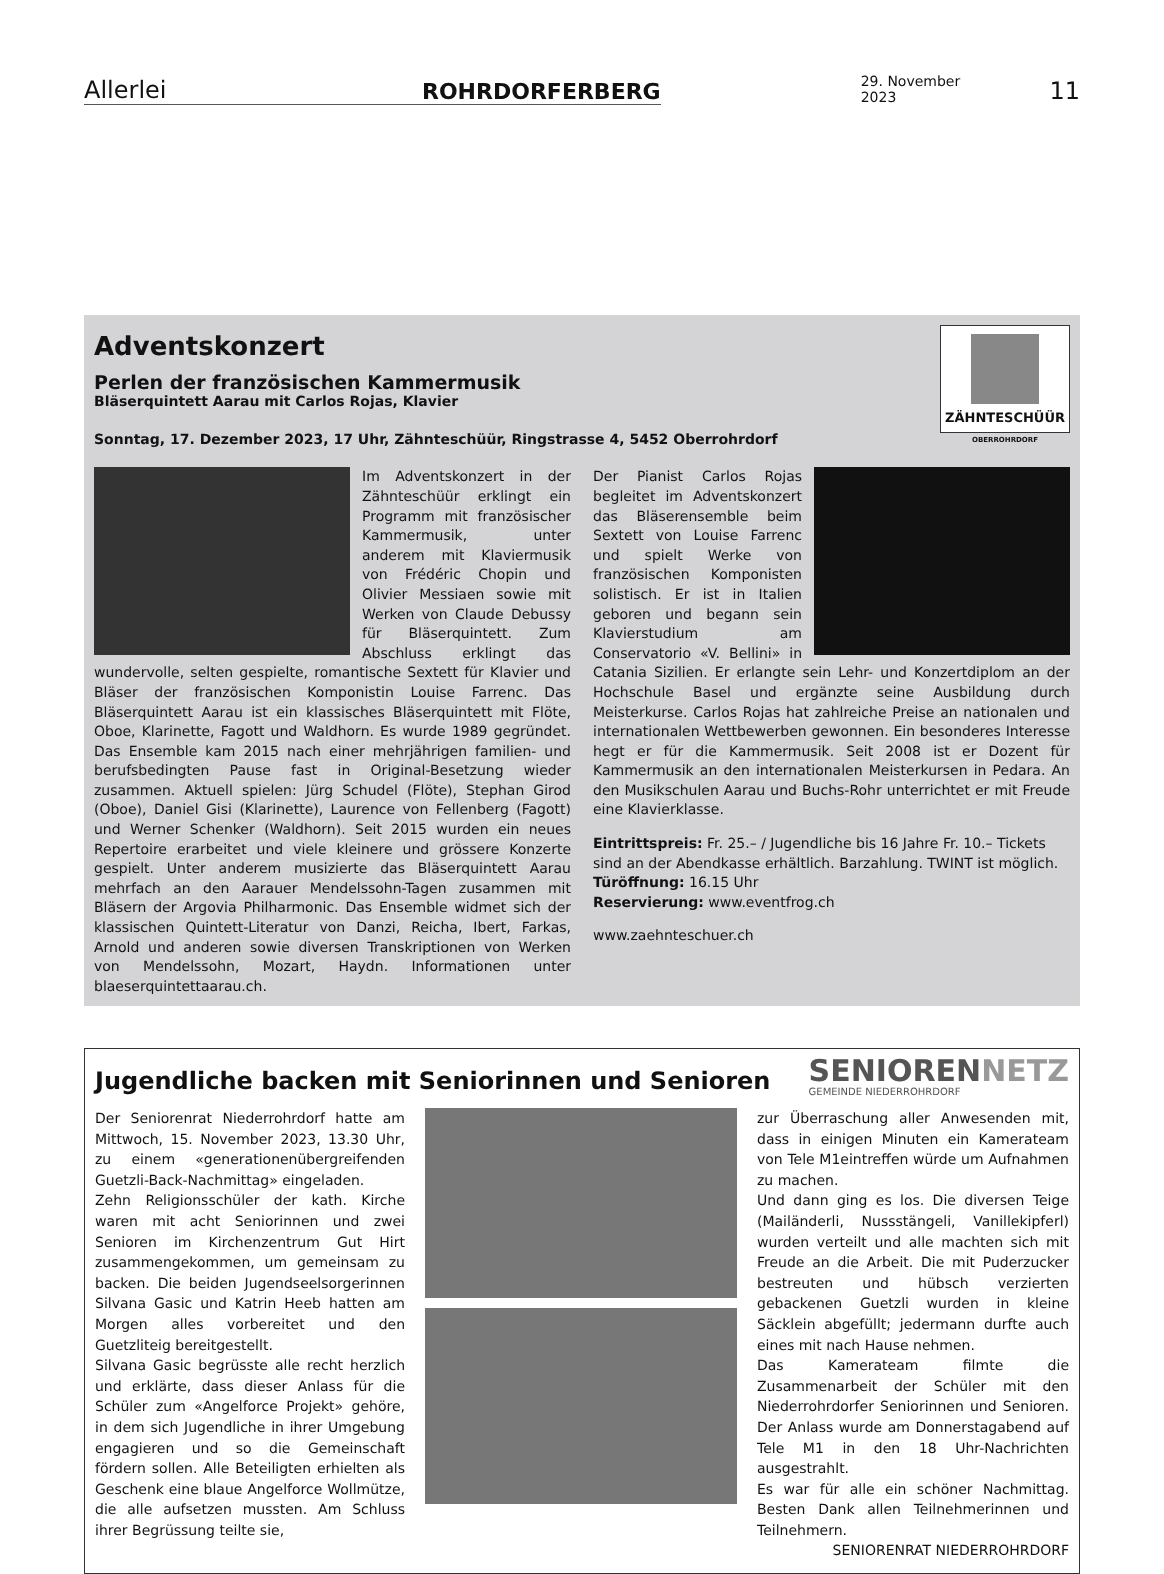Allerlei ROHRDORFERBERG 29. November 2023 11
ZÄHNTESCHÜÜR
OBERROHRDORF
Adventskonzert
Perlen der französischen Kammermusik
Bläserquintett Aarau mit Carlos Rojas, Klavier
Sonntag, 17. Dezember 2023, 17 Uhr, Zähnteschüür, Ringstrasse 4, 5452 Oberrohrdorf
Im Adventskonzert in der Zähnteschüür erklingt ein Programm mit französischer Kammermusik, unter anderem mit Klaviermusik von Frédéric Chopin und Olivier Messiaen sowie mit Werken von Claude Debussy für Bläserquintett. Zum Abschluss erklingt das wundervolle, selten gespielte, romantische Sextett für Klavier und Bläser der französischen Komponistin Louise Farrenc. Das Bläserquintett Aarau ist ein klassisches Bläserquintett mit Flöte, Oboe, Klarinette, Fagott und Waldhorn. Es wurde 1989 gegründet. Das Ensemble kam 2015 nach einer mehrjährigen familien- und berufsbedingten Pause fast in Original-Besetzung wieder zusammen. Aktuell spielen: Jürg Schudel (Flöte), Stephan Girod (Oboe), Daniel Gisi (Klarinette), Laurence von Fellenberg (Fagott) und Werner Schenker (Waldhorn). Seit 2015 wurden ein neues Repertoire erarbeitet und viele kleinere und grössere Konzerte gespielt. Unter anderem musizierte das Bläserquintett Aarau mehrfach an den Aarauer Mendelssohn-Tagen zusammen mit Bläsern der Argovia Philharmonic. Das Ensemble widmet sich der klassischen Quintett-Literatur von Danzi, Reicha, Ibert, Farkas, Arnold und anderen sowie diversen Transkriptionen von Werken von Mendelssohn, Mozart, Haydn. Informationen unter blaeserquintettaarau.ch.
Der Pianist Carlos Rojas begleitet im Adventskonzert das Bläserensemble beim Sextett von Louise Farrenc und spielt Werke von französischen Komponisten solistisch. Er ist in Italien geboren und begann sein Klavierstudium am Conservatorio «V. Bellini» in Catania Sizilien. Er erlangte sein Lehr- und Konzertdiplom an der Hochschule Basel und ergänzte seine Ausbildung durch Meisterkurse. Carlos Rojas hat zahlreiche Preise an nationalen und internationalen Wettbewerben gewonnen. Ein besonderes Interesse hegt er für die Kammermusik. Seit 2008 ist er Dozent für Kammermusik an den internationalen Meisterkursen in Pedara. An den Musikschulen Aarau und Buchs-Rohr unterrichtet er mit Freude eine Klavierklasse.
Eintrittspreis: Fr. 25.– / Jugendliche bis 16 Jahre Fr. 10.– Tickets sind an der Abendkasse erhältlich. Barzahlung. TWINT ist möglich.
Türöffnung: 16.15 Uhr
Reservierung: www.eventfrog.ch
www.zaehnteschuer.ch
Jugendliche backen mit Seniorinnen und Senioren
SENIORENNETZ
GEMEINDE NIEDERROHRDORF
Der Seniorenrat Niederrohrdorf hatte am Mittwoch, 15. November 2023, 13.30 Uhr, zu einem «generationenübergreifenden Guetzli-Back-Nachmittag» eingeladen.
Zehn Religionsschüler der kath. Kirche waren mit acht Seniorinnen und zwei Senioren im Kirchenzentrum Gut Hirt zusammengekommen, um gemeinsam zu backen. Die beiden Jugendseelsorgerinnen Silvana Gasic und Katrin Heeb hatten am Morgen alles vorbereitet und den Guetzliteig bereitgestellt.
Silvana Gasic begrüsste alle recht herzlich und erklärte, dass dieser Anlass für die Schüler zum «Angelforce Projekt» gehöre, in dem sich Jugendliche in ihrer Umgebung engagieren und so die Gemeinschaft fördern sollen. Alle Beteiligten erhielten als Geschenk eine blaue Angelforce Wollmütze, die alle aufsetzen mussten. Am Schluss ihrer Begrüssung teilte sie,
zur Überraschung aller Anwesenden mit, dass in einigen Minuten ein Kamerateam von Tele M1eintreffen würde um Aufnahmen zu machen.
Und dann ging es los. Die diversen Teige (Mailänderli, Nussstängeli, Vanillekipferl) wurden verteilt und alle machten sich mit Freude an die Arbeit. Die mit Puderzucker bestreuten und hübsch verzierten gebackenen Guetzli wurden in kleine Säcklein abgefüllt; jedermann durfte auch eines mit nach Hause nehmen.
Das Kamerateam filmte die Zusammenarbeit der Schüler mit den Niederrohrdorfer Seniorinnen und Senioren. Der Anlass wurde am Donnerstagabend auf Tele M1 in den 18 Uhr-Nachrichten ausgestrahlt.
Es war für alle ein schöner Nachmittag. Besten Dank allen Teilnehmerinnen und Teilnehmern.
SENIORENRAT NIEDERROHRDORF